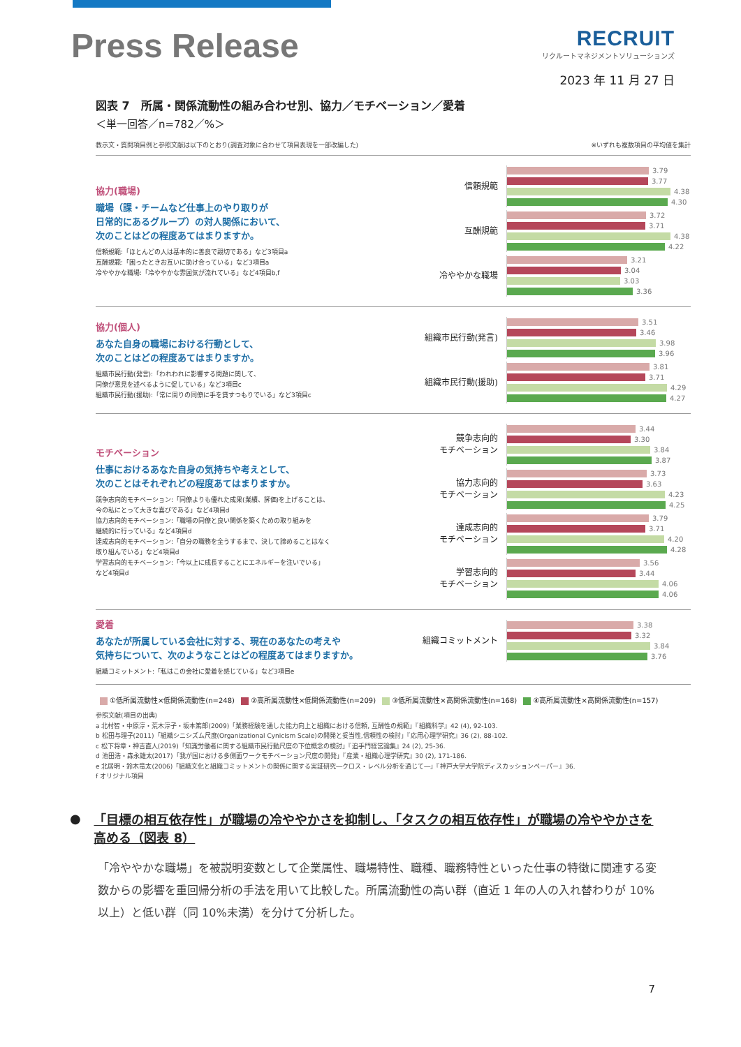Press Release
RECRUIT
リクルートマネジメントソリューションズ
2023 年 11 月 27 日
図表 7　所属・関係流動性の組み合わせ別、協力／モチベーション／愛着
＜単一回答／n=782／%＞
教示文・質問項目例と参照文献は以下のとおり(調査対象に合わせて項目表現を一部改編した) ※いずれも複数項目の平均値を集計
協力(職場)
職場（課・チームなど仕事上のやり取りが
日常的にあるグループ）の対人関係において、
次のことはどの程度あてはまりますか。
信頼規範:「ほとんどの人は基本的に善良で親切である」など3項目a
互酬規範:「困ったときお互いに助け合っている」など3項目a
冷ややかな職場:「冷ややかな雰囲気が流れている」など4項目b,f
信頼規範
3.79
3.77
4.38
4.30
互酬規範
3.72
3.71
4.38
4.22
冷ややかな職場
3.21
3.04
3.03
3.36
協力(個人)
あなた自身の職場における行動として、
次のことはどの程度あてはまりますか。
組織市民行動(発言):「われわれに影響する問題に関して、
同僚が意見を述べるように促している」など3項目c
組織市民行動(援助):「常に周りの同僚に手を貸すつもりでいる」など3項目c
組織市民行動(発言)
3.51
3.46
3.98
3.96
組織市民行動(援助)
3.81
3.71
4.29
4.27
モチベーション
仕事におけるあなた自身の気持ちや考えとして、
次のことはそれぞれどの程度あてはまりますか。
競争志向的モチベーション:「同僚よりも優れた成果(業績、評価)を上げることは、
今の私にとって大きな喜びである」など4項目d
協力志向的モチベーション:「職場の同僚と良い関係を築くための取り組みを
継続的に行っている」など4項目d
達成志向的モチベーション:「自分の職務を全うするまで、決して諦めることはなく
取り組んでいる」など4項目d
学習志向的モチベーション:「今以上に成長することにエネルギーを注いでいる」
など4項目d
競争志向的
モチベーション
3.44
3.30
3.84
3.87
協力志向的
モチベーション
3.73
3.63
4.23
4.25
達成志向的
モチベーション
3.79
3.71
4.20
4.28
学習志向的
モチベーション
3.56
3.44
4.06
4.06
愛着
あなたが所属している会社に対する、現在のあなたの考えや
気持ちについて、次のようなことはどの程度あてはまりますか。
組織コミットメント:「私はこの会社に愛着を感じている」など3項目e
組織コミットメント
3.38
3.32
3.84
3.76
①低所属流動性×低関係流動性(n=248) ②高所属流動性×低関係流動性(n=209) ③低所属流動性×高関係流動性(n=168) ④高所属流動性×高関係流動性(n=157)
参照文献(項目の出典)
a 北村智・中原淳・荒木淳子・坂本篤郎(2009)「業務経験を通した能力向上と組織における信頼, 互酬性の規範」『組織科学』42 (4), 92-103.
b 松田与理子(2011)「組織シニシズム尺度(Organizational Cynicism Scale)の開発と妥当性,信頼性の検討」『応用心理学研究』36 (2), 88-102.
c 松下将章・神吉直人(2019)「知識労働者に関する組織市民行動尺度の下位概念の検討」『追手門経営論集』24 (2), 25-36.
d 池田浩・森永雄太(2017)「我が国における多側面ワークモチベーション尺度の開発」『産業・組織心理学研究』30 (2), 171-186.
e 北居明・鈴木竜太(2006)「組織文化と組織コミットメントの関係に関する実証研究―クロス・レベル分析を通じて―」『神戸大学大学院ディスカッションペーパー』36.
f オリジナル項目
●
「目標の相互依存性」が職場の冷ややかさを抑制し、「タスクの相互依存性」が職場の冷ややかさを高める（図表 8）
「冷ややかな職場」を被説明変数として企業属性、職場特性、職種、職務特性といった仕事の特徴に関連する変数からの影響を重回帰分析の手法を用いて比較した。所属流動性の高い群（直近 1 年の人の入れ替わりが 10%以上）と低い群（同 10%未満）を分けて分析した。
7